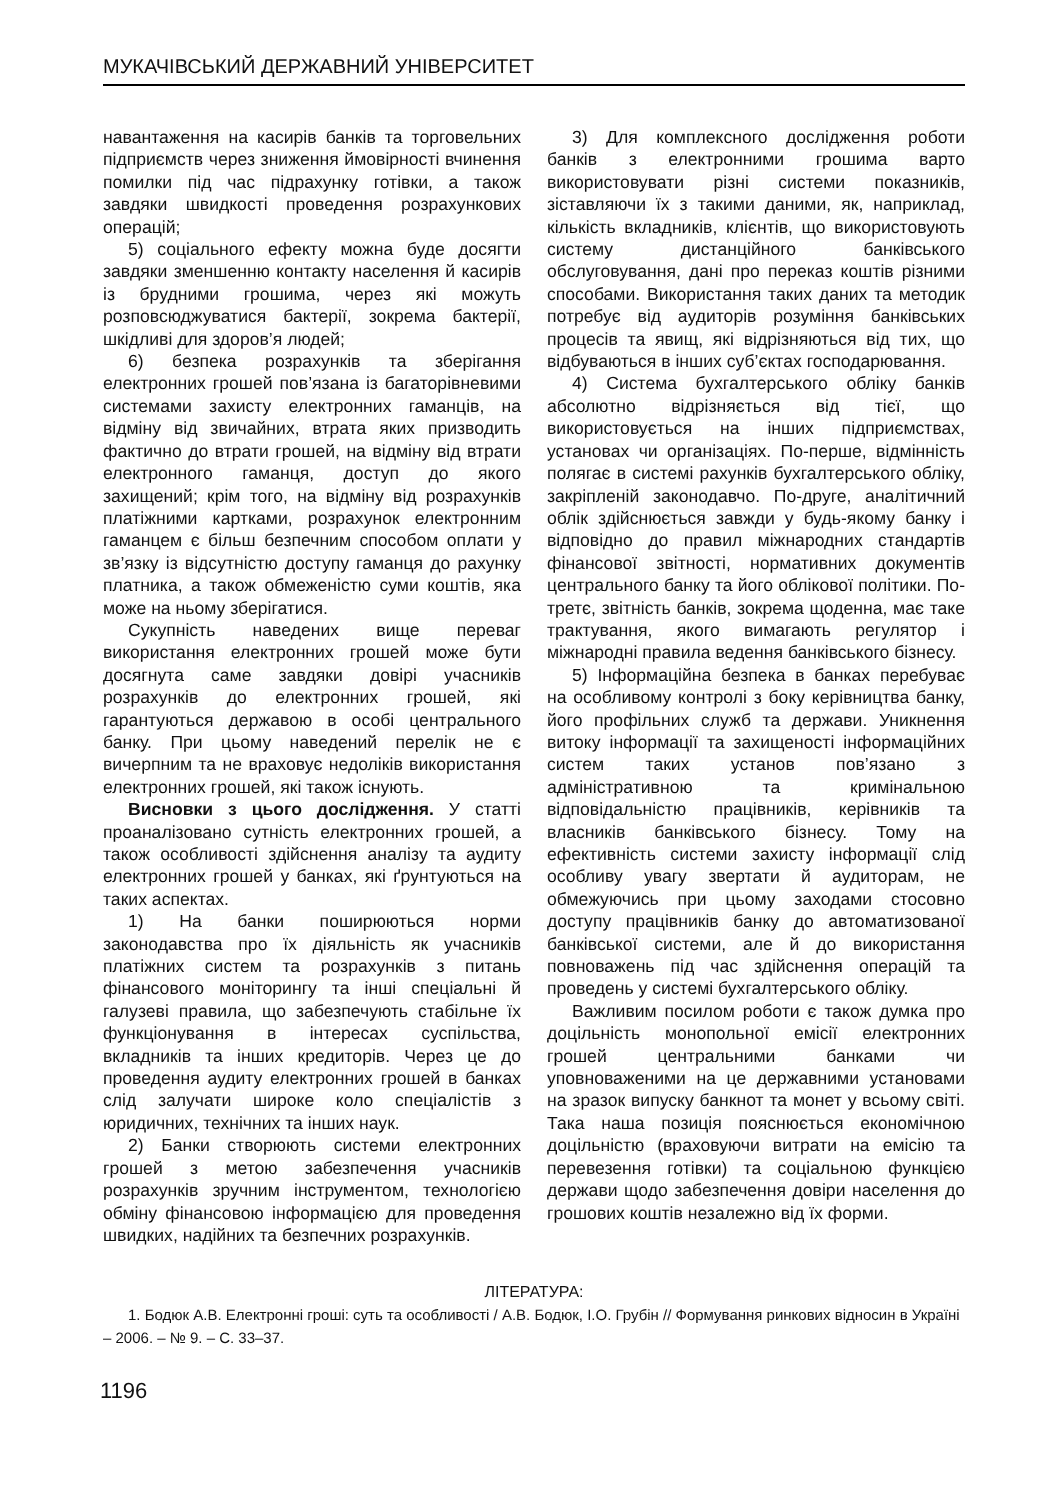МУКАЧІВСЬКИЙ ДЕРЖАВНИЙ УНІВЕРСИТЕТ
навантаження на касирів банків та торговельних підприємств через зниження ймовірності вчинення помилки під час підрахунку готівки, а також завдяки швидкості проведення розрахункових операцій;
5) соціального ефекту можна буде досягти завдяки зменшенню контакту населення й касирів із брудними грошима, через які можуть розповсюджуватися бактерії, зокрема бактерії, шкідливі для здоров’я людей;
6) безпека розрахунків та зберігання електронних грошей пов’язана із багаторівневими системами захисту електронних гаманців, на відміну від звичайних, втрата яких призводить фактично до втрати грошей, на відміну від втрати електронного гаманця, доступ до якого захищений; крім того, на відміну від розрахунків платіжними картками, розрахунок електронним гаманцем є більш безпечним способом оплати у зв’язку із відсутністю доступу гаманця до рахунку платника, а також обмеженістю суми коштів, яка може на ньому зберігатися.
Сукупність наведених вище переваг використання електронних грошей може бути досягнута саме завдяки довірі учасників розрахунків до електронних грошей, які гарантуються державою в особі центрального банку. При цьому наведений перелік не є вичерпним та не враховує недоліків використання електронних грошей, які також існують.
Висновки з цього дослідження. У статті проаналізовано сутність електронних грошей, а також особливості здійснення аналізу та аудиту електронних грошей у банках, які ґрунтуються на таких аспектах.
1) На банки поширюються норми законодавства про їх діяльність як учасників платіжних систем та розрахунків з питань фінансового моніторингу та інші спеціальні й галузеві правила, що забезпечують стабільне їх функціонування в інтересах суспільства, вкладників та інших кредиторів. Через це до проведення аудиту електронних грошей в банках слід залучати широке коло спеціалістів з юридичних, технічних та інших наук.
2) Банки створюють системи електронних грошей з метою забезпечення учасників розрахунків зручним інструментом, технологією обміну фінансовою інформацією для проведення швидких, надійних та безпечних розрахунків.
3) Для комплексного дослідження роботи банків з електронними грошима варто використовувати різні системи показників, зіставляючи їх з такими даними, як, наприклад, кількість вкладників, клієнтів, що використовують систему дистанційного банківського обслуговування, дані про переказ коштів різними способами. Використання таких даних та методик потребує від аудиторів розуміння банківських процесів та явищ, які відрізняються від тих, що відбуваються в інших суб’єктах господарювання.
4) Система бухгалтерського обліку банків абсолютно відрізняється від тієї, що використовується на інших підприємствах, установах чи організаціях. По-перше, відмінність полягає в системі рахунків бухгалтерського обліку, закріпленій законодавчо. По-друге, аналітичний облік здійснюється завжди у будь-якому банку і відповідно до правил міжнародних стандартів фінансової звітності, нормативних документів центрального банку та його облікової політики. По-третє, звітність банків, зокрема щоденна, має таке трактування, якого вимагають регулятор і міжнародні правила ведення банківського бізнесу.
5) Інформаційна безпека в банках перебуває на особливому контролі з боку керівництва банку, його профільних служб та держави. Уникнення витоку інформації та захищеності інформаційних систем таких установ пов’язано з адміністративною та кримінальною відповідальністю працівників, керівників та власників банківського бізнесу. Тому на ефективність системи захисту інформації слід особливу увагу звертати й аудиторам, не обмежуючись при цьому заходами стосовно доступу працівників банку до автоматизованої банківської системи, але й до використання повноважень під час здійснення операцій та проведень у системі бухгалтерського обліку.
Важливим посилом роботи є також думка про доцільність монопольної емісії електронних грошей центральними банками чи уповноваженими на це державними установами на зразок випуску банкнот та монет у всьому світі. Така наша позиція пояснюється економічною доцільністю (враховуючи витрати на емісію та перевезення готівки) та соціальною функцією держави щодо забезпечення довіри населення до грошових коштів незалежно від їх форми.
ЛІТЕРАТУРА:
1. Бодюк А.В. Електронні гроші: суть та особливості / А.В. Бодюк, І.О. Грубін // Формування ринкових відносин в Україні – 2006. – № 9. – С. 33–37.
1196